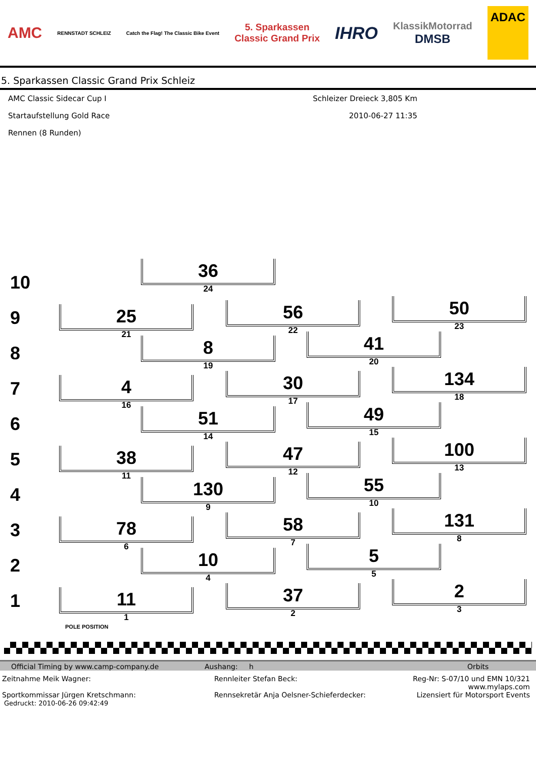AMC RENNSTADT SCHLEIZ Catch the Flag! The Classic Bike Event 5. Sparkassen
Classic Grand Prix IHRO KlassikMotorrad
DMSB ADAC
5. Sparkassen Classic Grand Prix Schleiz
AMC Classic Sidecar Cup I
Startaufstellung Gold Race
Rennen (8 Runden)
Schleizer Dreieck 3,805 Km
2010-06-27 11:35
10
36
24
9
25
21
56
22
50
23
8
8
19
41
20
7
4
16
30
17
134
18
6
51
14
49
15
5
38
11
47
12
100
13
4
130
9
55
10
3
78
6
58
7
131
8
2
10
4
5
5
1
11
POLE POSITION
1
37
2
2
3
Official Timing by www.camp-company.de Aushang: h Orbits
Zeitnahme Meik Wagner:
Sportkommissar Jürgen Kretschmann:
Gedruckt: 2010-06-26 09:42:49
Rennleiter Stefan Beck:
Rennsekretär Anja Oelsner-Schieferdecker:
Reg-Nr: S-07/10 und EMN 10/321
www.mylaps.com
Lizensiert für Motorsport Events